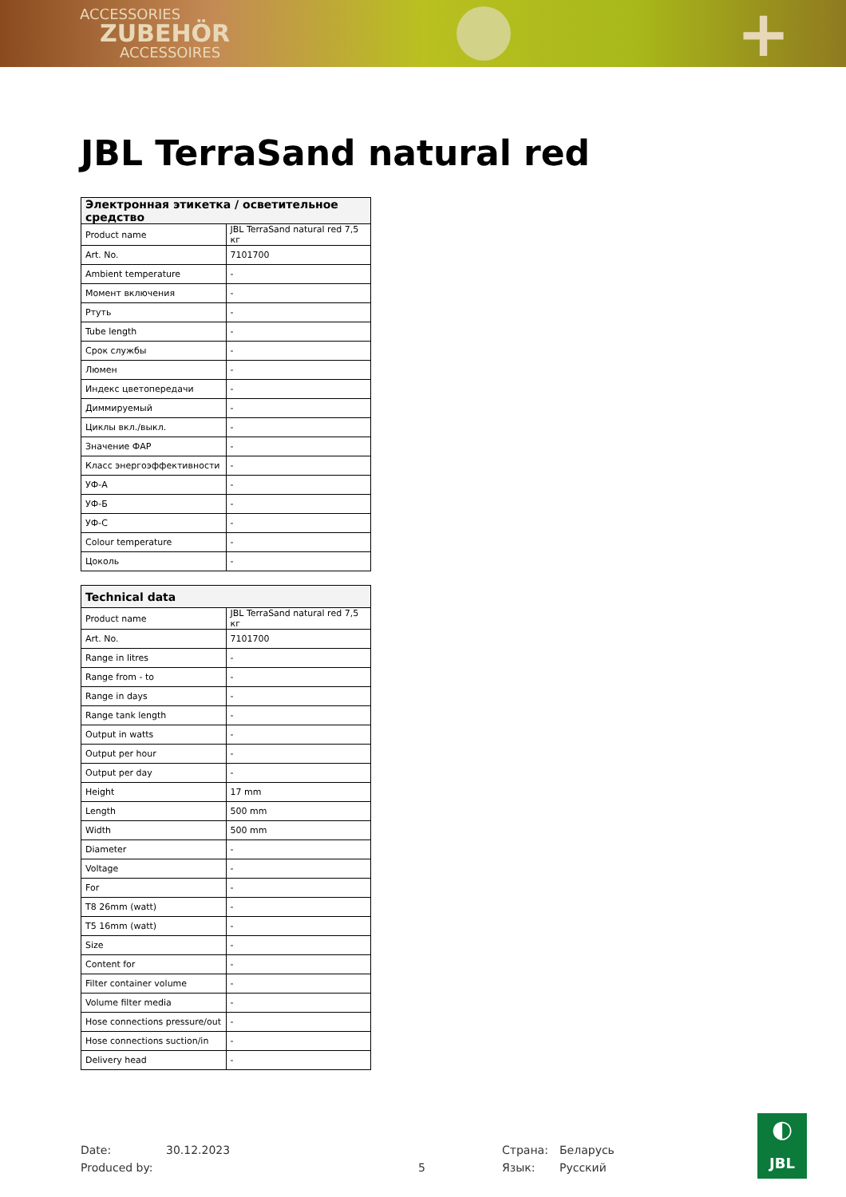ACCESSORIES
ZUBEHÖR
ACCESSOIRES
+
JBL TerraSand natural red
| Электронная этикетка / осветительное средство | |
| --- | --- |
| Product name | JBL TerraSand natural red 7,5 кг |
| Art. No. | 7101700 |
| Ambient temperature | - |
| Момент включения | - |
| Ртуть | - |
| Tube length | - |
| Срок службы | - |
| Люмен | - |
| Индекс цветопередачи | - |
| Диммируемый | - |
| Циклы вкл./выкл. | - |
| Значение ФАР | - |
| Класс энергоэффективности | - |
| УФ-А | - |
| УФ-Б | - |
| УФ-С | - |
| Colour temperature | - |
| Цоколь | - |
| Technical data | |
| --- | --- |
| Product name | JBL TerraSand natural red 7,5 кг |
| Art. No. | 7101700 |
| Range in litres | - |
| Range from - to | - |
| Range in days | - |
| Range tank length | - |
| Output in watts | - |
| Output per hour | - |
| Output per day | - |
| Height | 17 mm |
| Length | 500 mm |
| Width | 500 mm |
| Diameter | - |
| Voltage | - |
| For | - |
| T8 26mm (watt) | - |
| T5 16mm (watt) | - |
| Size | - |
| Content for | - |
| Filter container volume | - |
| Volume filter media | - |
| Hose connections pressure/out | - |
| Hose connections suction/in | - |
| Delivery head | - |
Date:
Produced by:
30.12.2023
5 Страна:
Язык:
Беларусь
Русский
◐
JBL